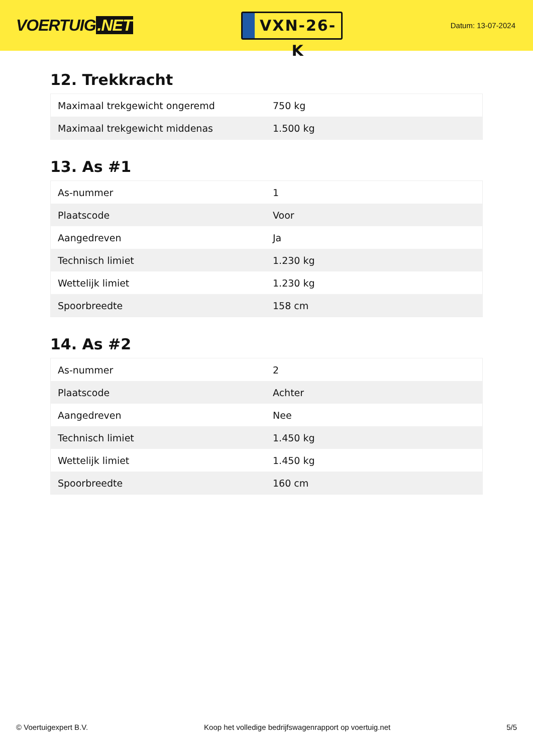VOERTUIG.NET
VXN-26-K
Datum: 13-07-2024
12. Trekkracht
| Maximaal trekgewicht ongeremd | 750 kg |
| Maximaal trekgewicht middenas | 1.500 kg |
13. As #1
| As-nummer | 1 |
| Plaatscode | Voor |
| Aangedreven | Ja |
| Technisch limiet | 1.230 kg |
| Wettelijk limiet | 1.230 kg |
| Spoorbreedte | 158 cm |
14. As #2
| As-nummer | 2 |
| Plaatscode | Achter |
| Aangedreven | Nee |
| Technisch limiet | 1.450 kg |
| Wettelijk limiet | 1.450 kg |
| Spoorbreedte | 160 cm |
© Voertuigexpert B.V. Koop het volledige bedrijfswagenrapport op voertuig.net 5/5